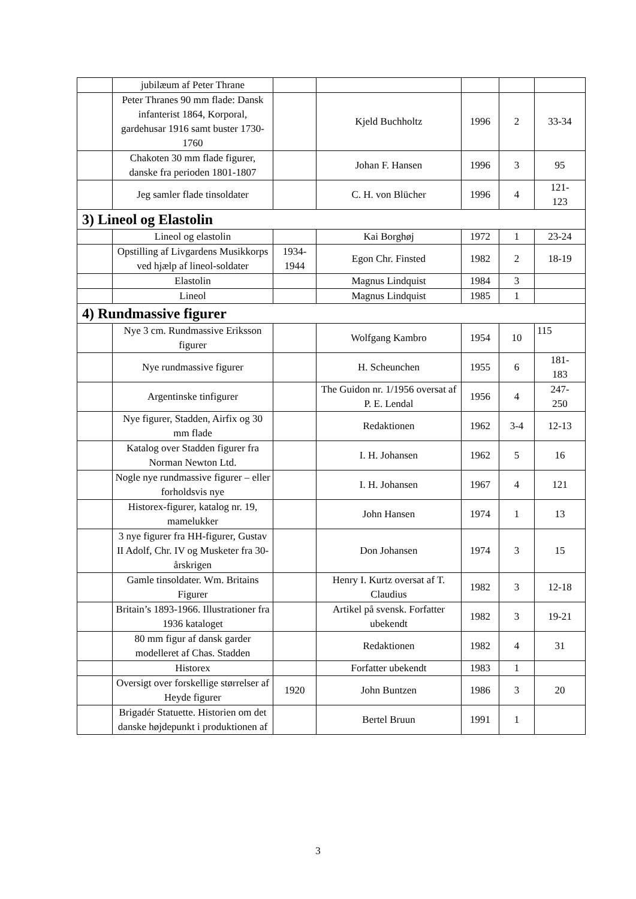| | jubilæum af Peter Thrane | | | | | |
| | Peter Thranes 90 mm flade: Dansk infanterist 1864, Korporal, gardehusar 1916 samt buster 1730-1760 | | Kjeld Buchholtz | 1996 | 2 | 33-34 |
| | Chakoten 30 mm flade figurer, danske fra perioden 1801-1807 | | Johan F. Hansen | 1996 | 3 | 95 |
| | Jeg samler flade tinsoldater | | C. H. von Blücher | 1996 | 4 | 121- 123 |
| 3) Lineol og Elastolin | | | | | | |
| | Lineol og elastolin | | Kai Borghøj | 1972 | 1 | 23-24 |
| | Opstilling af Livgardens Musikkorps ved hjælp af lineol-soldater | 1934- 1944 | Egon Chr. Finsted | 1982 | 2 | 18-19 |
| | Elastolin | | Magnus Lindquist | 1984 | 3 | |
| | Lineol | | Magnus Lindquist | 1985 | 1 | |
| 4) Rundmassive figurer | | | | | | |
| | Nye 3 cm. Rundmassive Eriksson figurer | | Wolfgang Kambro | 1954 | 10 | 115 |
| | Nye rundmassive figurer | | H. Scheunchen | 1955 | 6 | 181- 183 |
| | Argentinske tinfigurer | | The Guidon nr. 1/1956 oversat af P. E. Lendal | 1956 | 4 | 247- 250 |
| | Nye figurer, Stadden, Airfix og 30 mm flade | | Redaktionen | 1962 | 3-4 | 12-13 |
| | Katalog over Stadden figurer fra Norman Newton Ltd. | | I. H. Johansen | 1962 | 5 | 16 |
| | Nogle nye rundmassive figurer – eller forholdsvis nye | | I. H. Johansen | 1967 | 4 | 121 |
| | Historex-figurer, katalog nr. 19, mamelukker | | John Hansen | 1974 | 1 | 13 |
| | 3 nye figurer fra HH-figurer, Gustav II Adolf, Chr. IV og Musketer fra 30-årskrigen | | Don Johansen | 1974 | 3 | 15 |
| | Gamle tinsoldater. Wm. Britains Figurer | | Henry I. Kurtz oversat af T. Claudius | 1982 | 3 | 12-18 |
| | Britain’s 1893-1966. Illustrationer fra 1936 kataloget | | Artikel på svensk. Forfatter ubekendt | 1982 | 3 | 19-21 |
| | 80 mm figur af dansk garder modelleret af Chas. Stadden | | Redaktionen | 1982 | 4 | 31 |
| | Historex | | Forfatter ubekendt | 1983 | 1 | |
| | Oversigt over forskellige størrelser af Heyde figurer | 1920 | John Buntzen | 1986 | 3 | 20 |
| | Brigadér Statuette. Historien om det danske højdepunkt i produktionen af | | Bertel Bruun | 1991 | 1 | |
3